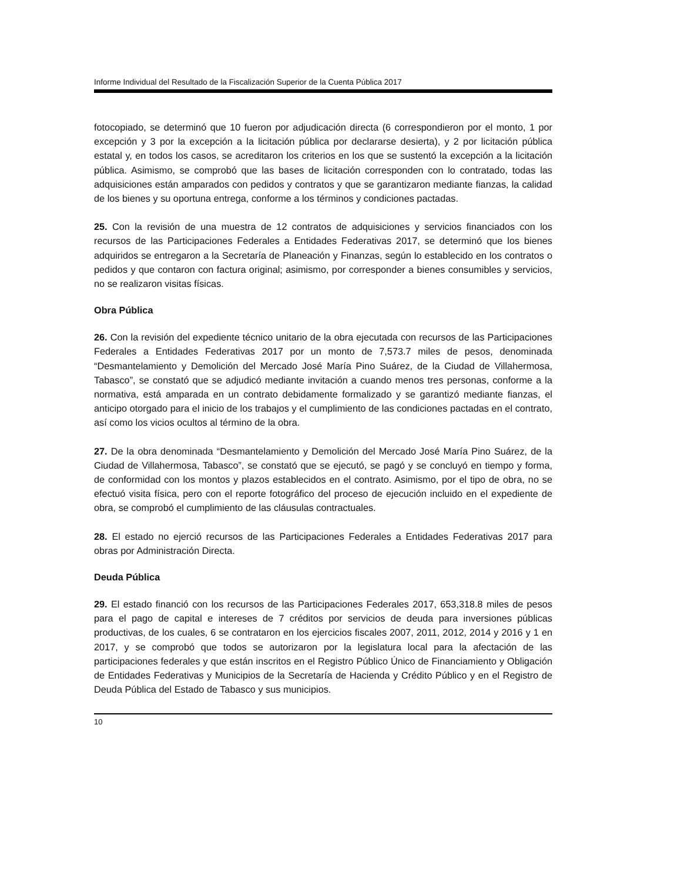Informe Individual del Resultado de la Fiscalización Superior de la Cuenta Pública 2017
fotocopiado, se determinó que 10 fueron por adjudicación directa (6 correspondieron por el monto, 1 por excepción y 3 por la excepción a la licitación pública por declararse desierta), y 2 por licitación pública estatal y, en todos los casos, se acreditaron los criterios en los que se sustentó la excepción a la licitación pública. Asimismo, se comprobó que las bases de licitación corresponden con lo contratado, todas las adquisiciones están amparados con pedidos y contratos y que se garantizaron mediante fianzas, la calidad de los bienes y su oportuna entrega, conforme a los términos y condiciones pactadas.
25. Con la revisión de una muestra de 12 contratos de adquisiciones y servicios financiados con los recursos de las Participaciones Federales a Entidades Federativas 2017, se determinó que los bienes adquiridos se entregaron a la Secretaría de Planeación y Finanzas, según lo establecido en los contratos o pedidos y que contaron con factura original; asimismo, por corresponder a bienes consumibles y servicios, no se realizaron visitas físicas.
Obra Pública
26. Con la revisión del expediente técnico unitario de la obra ejecutada con recursos de las Participaciones Federales a Entidades Federativas 2017 por un monto de 7,573.7 miles de pesos, denominada “Desmantelamiento y Demolición del Mercado José María Pino Suárez, de la Ciudad de Villahermosa, Tabasco”, se constató que se adjudicó mediante invitación a cuando menos tres personas, conforme a la normativa, está amparada en un contrato debidamente formalizado y se garantizó mediante fianzas, el anticipo otorgado para el inicio de los trabajos y el cumplimiento de las condiciones pactadas en el contrato, así como los vicios ocultos al término de la obra.
27. De la obra denominada “Desmantelamiento y Demolición del Mercado José María Pino Suárez, de la Ciudad de Villahermosa, Tabasco”, se constató que se ejecutó, se pagó y se concluyó en tiempo y forma, de conformidad con los montos y plazos establecidos en el contrato. Asimismo, por el tipo de obra, no se efectuó visita física, pero con el reporte fotográfico del proceso de ejecución incluido en el expediente de obra, se comprobó el cumplimiento de las cláusulas contractuales.
28. El estado no ejerció recursos de las Participaciones Federales a Entidades Federativas 2017 para obras por Administración Directa.
Deuda Pública
29. El estado financió con los recursos de las Participaciones Federales 2017, 653,318.8 miles de pesos para el pago de capital e intereses de 7 créditos por servicios de deuda para inversiones públicas productivas, de los cuales, 6 se contrataron en los ejercicios fiscales 2007, 2011, 2012, 2014 y 2016 y 1 en 2017, y se comprobó que todos se autorizaron por la legislatura local para la afectación de las participaciones federales y que están inscritos en el Registro Público Único de Financiamiento y Obligación de Entidades Federativas y Municipios de la Secretaría de Hacienda y Crédito Público y en el Registro de Deuda Pública del Estado de Tabasco y sus municipios.
10